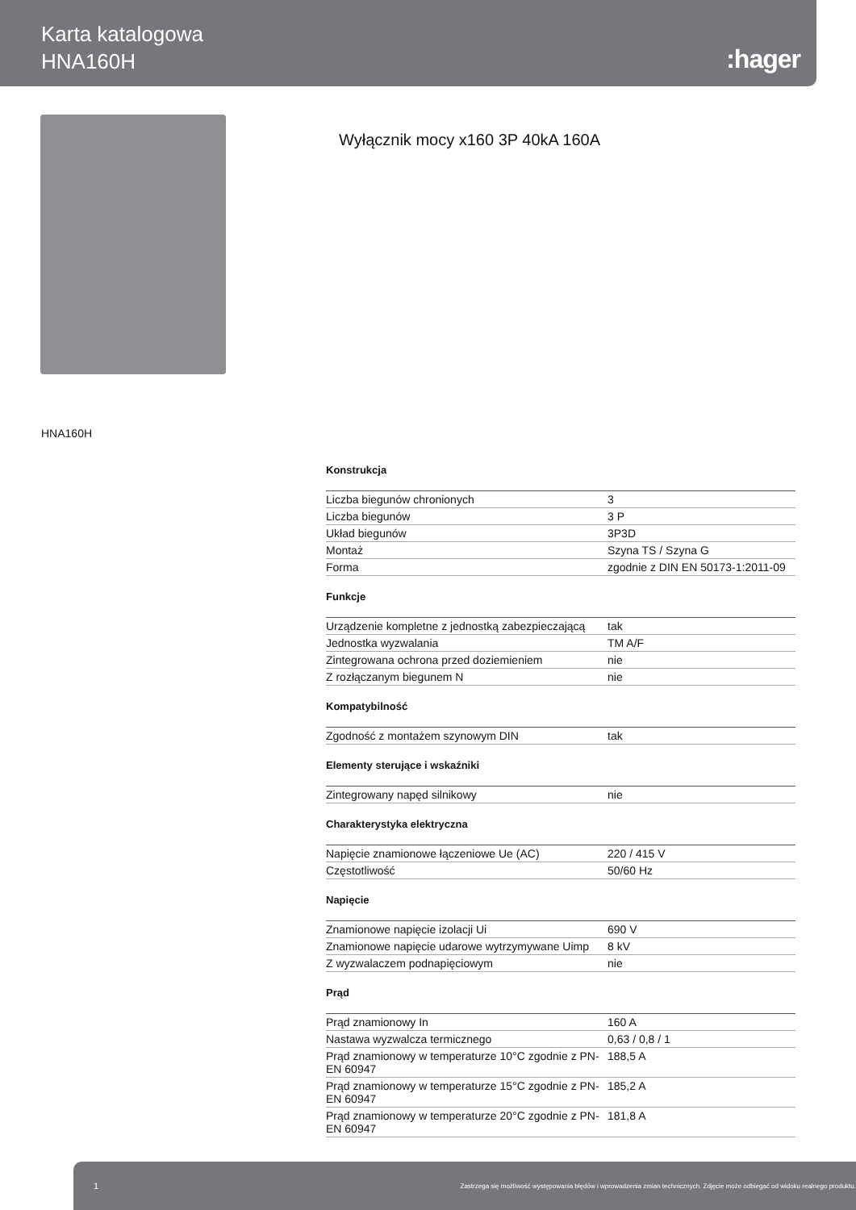Karta katalogowa
HNA160H
:hager
Wyłącznik mocy x160 3P 40kA 160A
HNA160H
Konstrukcja
| Liczba biegunów chronionych | 3 |
| Liczba biegunów | 3 P |
| Układ biegunów | 3P3D |
| Montaż | Szyna TS / Szyna G |
| Forma | zgodnie z DIN EN 50173-1:2011-09 |
Funkcje
| Urządzenie kompletne z jednostką zabezpieczającą | tak |
| Jednostka wyzwalania | TM A/F |
| Zintegrowana ochrona przed doziemieniem | nie |
| Z rozłączanym biegunem N | nie |
Kompatybilność
| Zgodność z montażem szynowym DIN | tak |
Elementy sterujące i wskaźniki
| Zintegrowany napęd silnikowy | nie |
Charakterystyka elektryczna
| Napięcie znamionowe łączeniowe Ue (AC) | 220 / 415 V |
| Częstotliwość | 50/60 Hz |
Napięcie
| Znamionowe napięcie izolacji Ui | 690 V |
| Znamionowe napięcie udarowe wytrzymywane Uimp | 8 kV |
| Z wyzwalaczem podnapięciowym | nie |
Prąd
| Prąd znamionowy In | 160 A |
| Nastawa wyzwalcza termicznego | 0,63 / 0,8 / 1 |
| Prąd znamionowy w temperaturze 10°C zgodnie z PN-EN 60947 | 188,5 A |
| Prąd znamionowy w temperaturze 15°C zgodnie z PN-EN 60947 | 185,2 A |
| Prąd znamionowy w temperaturze 20°C zgodnie z PN-EN 60947 | 181,8 A |
1 Zastrzega się możliwość występowania błędów i wprowadzenia zmian technicznych. Zdjęcie może odbiegać od widoku realnego produktu.